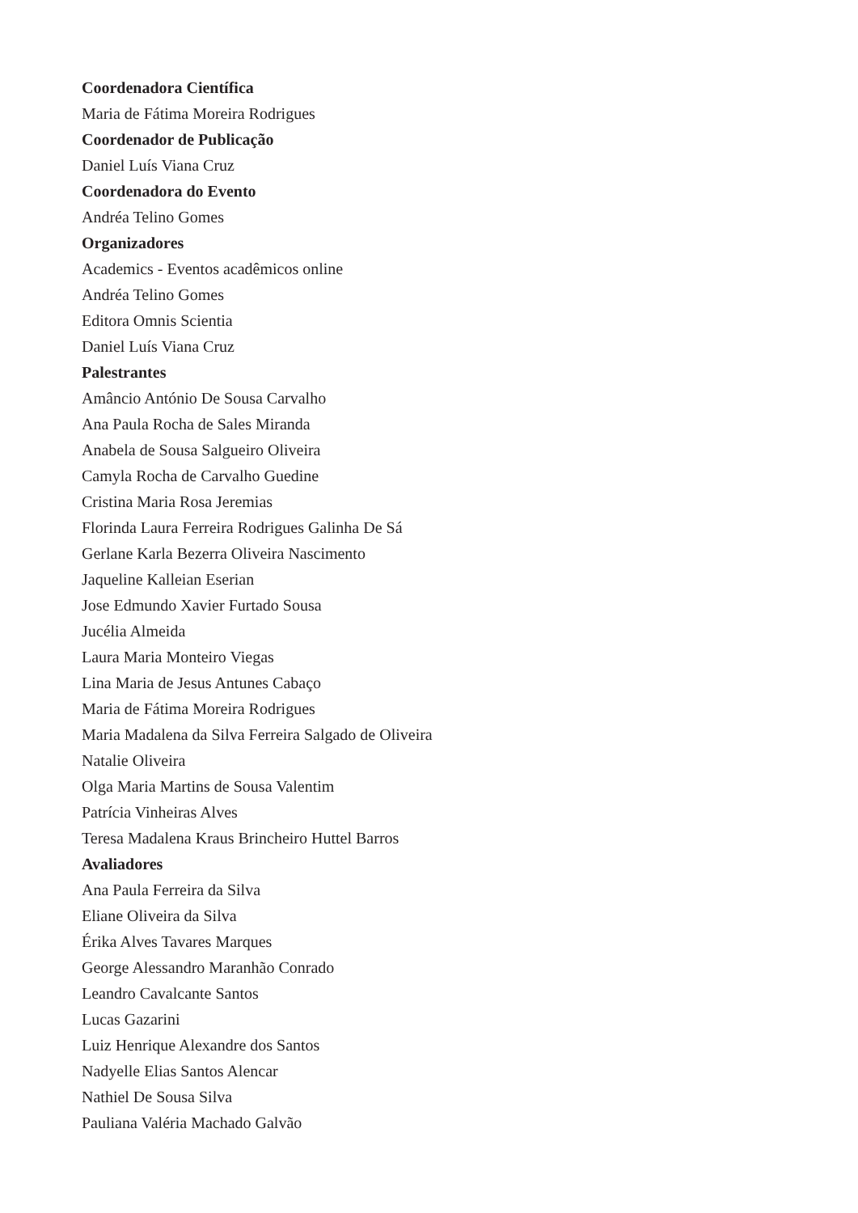Coordenadora Científica
Maria de Fátima Moreira Rodrigues
Coordenador de Publicação
Daniel Luís Viana Cruz
Coordenadora do Evento
Andréa Telino Gomes
Organizadores
Academics - Eventos acadêmicos online
Andréa Telino Gomes
Editora Omnis Scientia
Daniel Luís Viana Cruz
Palestrantes
Amâncio António De Sousa Carvalho
Ana Paula Rocha de Sales Miranda
Anabela de Sousa Salgueiro Oliveira
Camyla Rocha de Carvalho Guedine
Cristina Maria Rosa Jeremias
Florinda Laura Ferreira Rodrigues Galinha De Sá
Gerlane Karla Bezerra Oliveira Nascimento
Jaqueline Kalleian Eserian
Jose Edmundo Xavier Furtado Sousa
Jucélia Almeida
Laura Maria Monteiro Viegas
Lina Maria de Jesus Antunes Cabaço
Maria de Fátima Moreira Rodrigues
Maria Madalena da Silva Ferreira Salgado de Oliveira
Natalie Oliveira
Olga Maria Martins de Sousa Valentim
Patrícia Vinheiras Alves
Teresa Madalena Kraus Brincheiro Huttel Barros
Avaliadores
Ana Paula Ferreira da Silva
Eliane Oliveira da Silva
Érika Alves Tavares Marques
George Alessandro Maranhão Conrado
Leandro Cavalcante Santos
Lucas Gazarini
Luiz Henrique Alexandre dos Santos
Nadyelle Elias Santos Alencar
Nathiel De Sousa Silva
Pauliana Valéria Machado Galvão